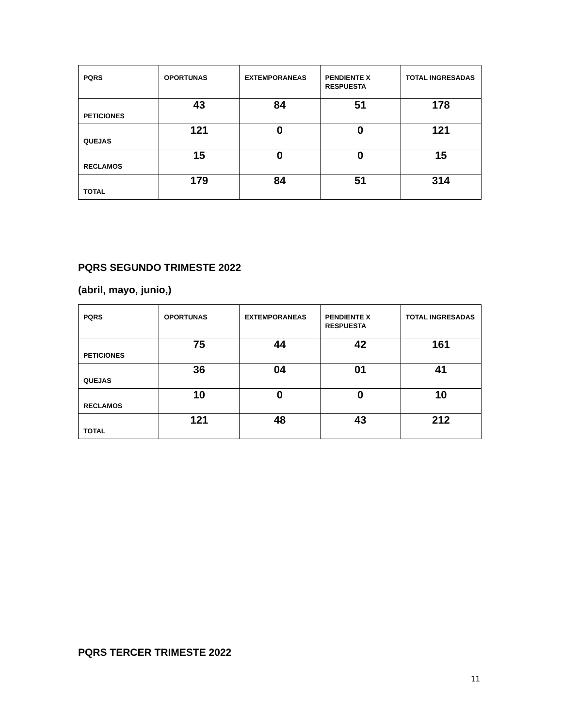| PQRS | OPORTUNAS | EXTEMPORANEAS | PENDIENTE X RESPUESTA | TOTAL INGRESADAS |
| --- | --- | --- | --- | --- |
| PETICIONES | 43 | 84 | 51 | 178 |
| QUEJAS | 121 | 0 | 0 | 121 |
| RECLAMOS | 15 | 0 | 0 | 15 |
| TOTAL | 179 | 84 | 51 | 314 |
PQRS SEGUNDO TRIMESTE 2022
(abril, mayo, junio,)
| PQRS | OPORTUNAS | EXTEMPORANEAS | PENDIENTE X RESPUESTA | TOTAL INGRESADAS |
| --- | --- | --- | --- | --- |
| PETICIONES | 75 | 44 | 42 | 161 |
| QUEJAS | 36 | 04 | 01 | 41 |
| RECLAMOS | 10 | 0 | 0 | 10 |
| TOTAL | 121 | 48 | 43 | 212 |
PQRS TERCER TRIMESTE 2022
11